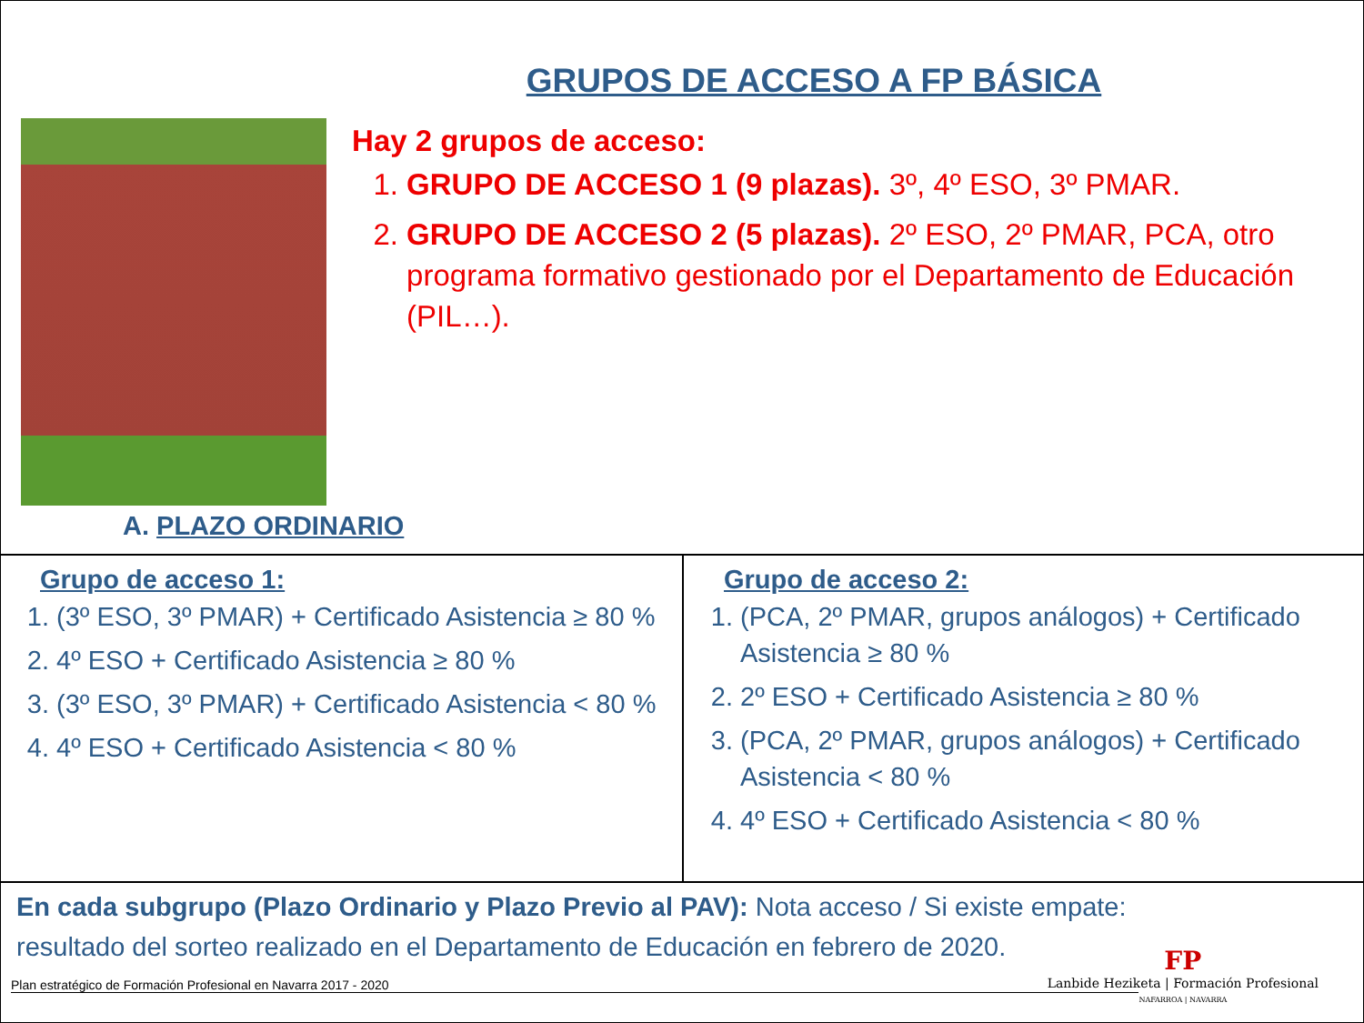GRUPOS DE ACCESO A FP BÁSICA
Hay 2 grupos de acceso:
1. GRUPO DE ACCESO 1 (9 plazas). 3º, 4º ESO, 3º PMAR.
2. GRUPO DE ACCESO 2 (5 plazas). 2º ESO, 2º PMAR, PCA, otro programa formativo gestionado por el Departamento de Educación (PIL…).
A. PLAZO ORDINARIO
Grupo de acceso 1:
1. (3º ESO, 3º PMAR) + Certificado Asistencia ≥ 80 %
2. 4º ESO + Certificado Asistencia ≥ 80 %
3. (3º ESO, 3º PMAR) + Certificado Asistencia < 80 %
4. 4º ESO + Certificado Asistencia < 80 %
Grupo de acceso 2:
1. (PCA, 2º PMAR, grupos análogos) + Certificado Asistencia ≥ 80 %
2. 2º ESO + Certificado Asistencia ≥ 80 %
3. (PCA, 2º PMAR, grupos análogos) + Certificado Asistencia < 80 %
4. 4º ESO + Certificado Asistencia < 80 %
En cada subgrupo (Plazo Ordinario y Plazo Previo al PAV): Nota acceso / Si existe empate: resultado del sorteo realizado en el Departamento de Educación en febrero de 2020.
Plan estratégico de Formación Profesional en Navarra 2017 - 2020
FP
Lanbide Heziketa | Formación Profesional
NAFARROA | NAVARRA